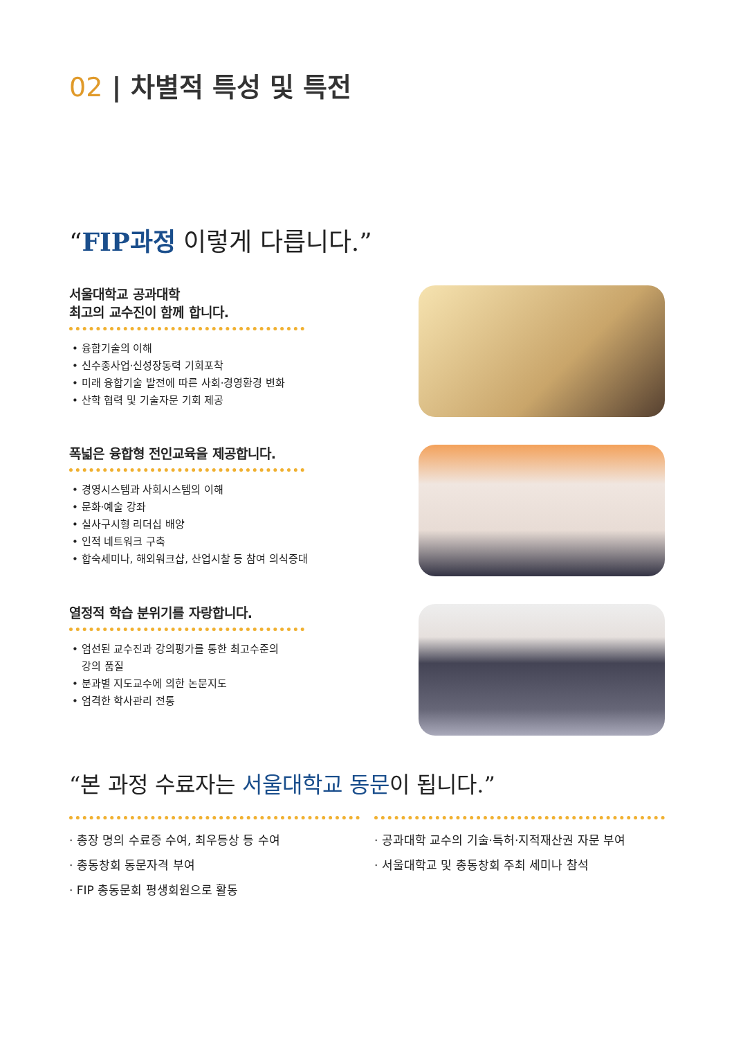02 | 차별적 특성 및 특전
“FIP과정 이렇게 다릅니다.”
서울대학교 공과대학
최고의 교수진이 함께 합니다.
• 융합기술의 이해
• 신수종사업·신성장동력 기회포착
• 미래 융합기술 발전에 따른 사회·경영환경 변화
• 산학 협력 및 기술자문 기회 제공
폭넓은 융합형 전인교육을 제공합니다.
• 경영시스템과 사회시스템의 이해
• 문화·예술 강좌
• 실사구시형 리더십 배양
• 인적 네트워크 구축
• 합숙세미나, 해외워크샵, 산업시찰 등 참여 의식증대
열정적 학습 분위기를 자랑합니다.
• 엄선된 교수진과 강의평가를 통한 최고수준의
강의 품질
• 분과별 지도교수에 의한 논문지도
• 엄격한 학사관리 전통
“본 과정 수료자는 서울대학교 동문이 됩니다.”
· 총장 명의 수료증 수여, 최우등상 등 수여
· 총동창회 동문자격 부여
· FIP 총동문회 평생회원으로 활동
· 공과대학 교수의 기술·특허·지적재산권 자문 부여
· 서울대학교 및 총동창회 주최 세미나 참석